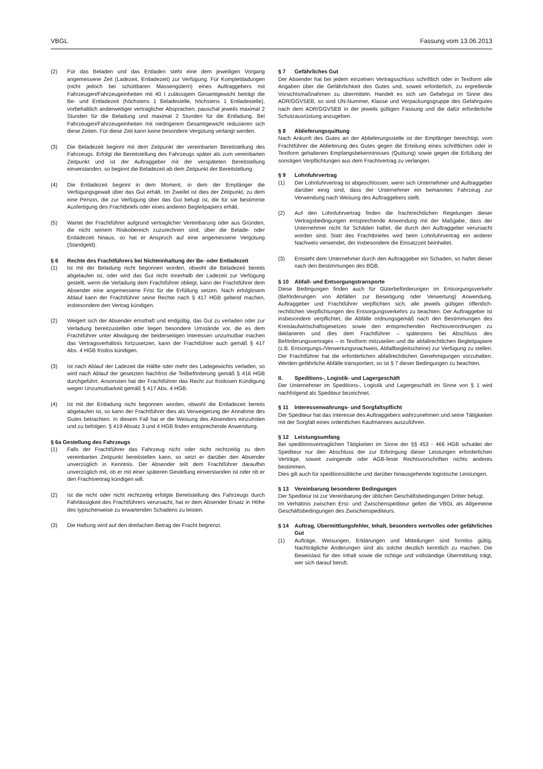VBGL Fassung vom 13.06.2013
(2) Für das Beladen und das Entladen steht eine dem jeweiligen Vorgang angemessene Zeit (Ladezeit, Entladezeit) zur Verfügung. Für Komplettladungen (nicht jedoch bei schüttbaren Massengütern) eines Auftraggebers mit Fahrzeugen/Fahrzeugeinheiten mit 40 t zulässigem Gesamtgewicht beträgt die Be- und Entladezeit (höchstens 1 Beladestelle, höchstens 1 Entladestelle), vorbehaltlich anderweitiger vertraglicher Absprachen, pauschal jeweils maximal 2 Stunden für die Beladung und maximal 2 Stunden für die Entladung. Bei Fahrzeugen/Fahrzeugeinheiten mit niedrigerem Gesamtgewicht reduzieren sich diese Zeiten. Für diese Zeit kann keine besondere Vergütung verlangt werden.
(3) Die Beladezeit beginnt mit dem Zeitpunkt der vereinbarten Bereitstellung des Fahrzeugs. Erfolgt die Bereitstellung des Fahrzeugs später als zum vereinbarten Zeitpunkt und ist der Auftraggeber mit der verspäteten Bereitstellung einverstanden, so beginnt die Beladezeit ab dem Zeitpunkt der Bereitstellung.
(4) Die Entladezeit beginnt in dem Moment, in dem der Empfänger die Verfügungsgewalt über das Gut erhält. Im Zweifel ist dies der Zeitpunkt, zu dem eine Person, die zur Verfügung über das Gut befugt ist, die für sie bestimmte Ausfertigung des Frachtbriefs oder eines anderen Begleitpapiers erhält.
(5) Wartet der Frachtführer aufgrund vertraglicher Vereinbarung oder aus Gründen, die nicht seinem Risikobereich zuzurechnen sind, über die Belade- oder Entladezeit hinaus, so hat er Anspruch auf eine angemessene Vergütung (Standgeld).
§ 6 Rechte des Frachtführers bei Nichteinhaltung der Be- oder Entladezeit
(1) Ist mit der Beladung nicht begonnen worden, obwohl die Beladezeit bereits abgelaufen ist, oder wird das Gut nicht innerhalb der Ladezeit zur Verfügung gestellt, wenn die Verladung dem Frachtführer obliegt, kann der Frachtführer dem Absender eine angemessene Frist für die Erfüllung setzen. Nach erfolglosem Ablauf kann der Frachtführer seine Rechte nach § 417 HGB geltend machen, insbesondere den Vertrag kündigen.
(2) Weigert sich der Absender ernsthaft und endgültig, das Gut zu verladen oder zur Verladung bereitzustellen oder liegen besondere Umstände vor, die es dem Frachtführer unter Abwägung der beiderseitigen Interessen unzumutbar machen das Vertragsverhältnis fortzusetzen, kann der Frachtführer auch gemäß § 417 Abs. 4 HGB fristlos kündigen.
(3) Ist nach Ablauf der Ladezeit die Hälfte oder mehr des Ladegewichts verladen, so wird nach Ablauf der gesetzten Nachfrist die Teilbeförderung gemäß § 416 HGB durchgeführt. Ansonsten hat der Frachtführer das Recht zur fristlosen Kündigung wegen Unzumutbarkeit gemäß § 417 Abs. 4 HGB.
(4) Ist mit der Entladung nicht begonnen worden, obwohl die Entladezeit bereits abgelaufen ist, so kann der Frachtführer dies als Verweigerung der Annahme des Gutes betrachten. In diesem Fall hat er die Weisung des Absenders einzuholen und zu befolgen. § 419 Absatz 3 und 4 HGB finden entsprechende Anwendung.
§ 6a Gestellung des Fahrzeugs
(1) Falls der Frachtführer das Fahrzeug nicht oder nicht rechtzeitig zu dem vereinbarten Zeitpunkt bereitstellen kann, so setzt er darüber den Absender unverzüglich in Kenntnis. Der Absender teilt dem Frachtführer daraufhin unverzüglich mit, ob er mit einer späteren Gestellung einverstanden ist oder ob er den Frachtvertrag kündigen will.
(2) Ist die nicht oder nicht rechtzeitig erfolgte Bereitstellung des Fahrzeugs durch Fahrlässigkeit des Frachtführers verursacht, hat er dem Absender Ersatz in Höhe des typischerweise zu erwartenden Schadens zu leisten.
(3) Die Haftung wird auf den dreifachen Betrag der Fracht begrenzt.
§ 7 Gefährliches Gut
Der Absender hat bei jedem einzelnen Vertragsschluss schriftlich oder in Textform alle Angaben über die Gefährlichkeit des Gutes und, soweit erforderlich, zu ergreifende Vorsichtsmaßnahmen zu übermitteln. Handelt es sich um Gefahrgut im Sinne des ADR/GGVSEB, so sind UN-Nummer, Klasse und Verpackungsgruppe des Gefahrgutes nach dem ADR/GGVSEB in der jeweils gültigen Fassung und die dafür erforderliche Schutzausrüstung anzugeben.
§ 8 Ablieferungsquittung
Nach Ankunft des Gutes an der Ablieferungsstelle ist der Empfänger berechtigt, vom Frachtführer die Ablieferung des Gutes gegen die Erteilung eines schriftlichen oder in Textform gehaltenen Empfangsbekenntnisses (Quittung) sowie gegen die Erfüllung der sonstigen Verpflichtungen aus dem Frachtvertrag zu verlangen.
§ 9 Lohnfuhrvertrag
(1) Der Lohnfuhrvertrag ist abgeschlossen, wenn sich Unternehmer und Auftraggeber darüber einig sind, dass der Unternehmer ein bemanntes Fahrzeug zur Verwendung nach Weisung des Auftraggebers stellt.
(2) Auf den Lohnfuhrvertrag finden die frachtrechtlichen Regelungen dieser Vertragsbedingungen entsprechende Anwendung mit der Maßgabe, dass der Unternehmer nicht für Schäden haftet, die durch den Auftraggeber verursacht worden sind. Statt des Frachtbriefes wird beim Lohnfuhrvertrag ein anderer Nachweis verwendet, der insbesondere die Einsatzzeit beinhaltet.
(3) Entsteht dem Unternehmer durch den Auftraggeber ein Schaden, so haftet dieser nach den Bestimmungen des BGB.
§ 10 Abfall- und Entsorgungstransporte
Diese Bedingungen finden auch für Güterbeförderungen im Entsorgungsverkehr (Beförderungen von Abfällen zur Beseitigung oder Verwertung) Anwendung. Auftraggeber und Frachtführer verpflichten sich, alle jeweils gültigen öffentlich-rechtlichen Verpflichtungen des Entsorgungsverkehrs zu beachten. Der Auftraggeber ist insbesondere verpflichtet, die Abfälle ordnungsgemäß nach den Bestimmungen des Kreislaufwirtschaftsgesetzes sowie den entsprechenden Rechtsverordnungen zu deklarieren und dies dem Frachtführer – spätestens bei Abschluss des Beförderungsvertrages – in Textform mitzuteilen und die abfallrechtlichen Begleitpapiere (z.B. Entsorgungs-/Verwertungsnachweis, Abfallbegleitscheine) zur Verfügung zu stellen. Der Frachtführer hat die erforderlichen abfallrechtlichen Genehmigungen vorzuhalten. Werden gefährliche Abfälle transportiert, so ist § 7 dieser Bedingungen zu beachten.
II. Speditions-, Logistik- und Lagergeschäft
Der Unternehmer im Speditions-, Logistik und Lagergeschäft im Sinne von § 1 wird nachfolgend als Spediteur bezeichnet.
§ 11 Interessenwahrungs- und Sorgfaltspflicht
Der Spediteur hat das Interesse des Auftraggebers wahrzunehmen und seine Tätigkeiten mit der Sorgfalt eines ordentlichen Kaufmannes auszuführen.
§ 12 Leistungsumfang
Bei speditionsvertraglichen Tätigkeiten im Sinne der §§ 453 - 466 HGB schuldet der Spediteur nur den Abschluss der zur Erbringung dieser Leistungen erforderlichen Verträge, soweit zwingende oder AGB-feste Rechtsvorschriften nichts anderes bestimmen.
Dies gilt auch für speditionsübliche und darüber hinausgehende logistische Leistungen.
§ 13 Vereinbarung besonderer Bedingungen
Der Spediteur ist zur Vereinbarung der üblichen Geschäftsbedingungen Dritter befugt.
Im Verhältnis zwischen Erst- und Zwischenspediteur gelten die VBGL als Allgemeine Geschäftsbedingungen des Zwischenspediteurs.
§ 14 Auftrag, Übermittlungsfehler, Inhalt, besonders wertvolles oder gefährliches Gut
(1) Aufträge, Weisungen, Erklärungen und Mitteilungen sind formlos gültig. Nachträgliche Änderungen sind als solche deutlich kenntlich zu machen. Die Beweislast für den Inhalt sowie die richtige und vollständige Übermittlung trägt, wer sich darauf beruft.